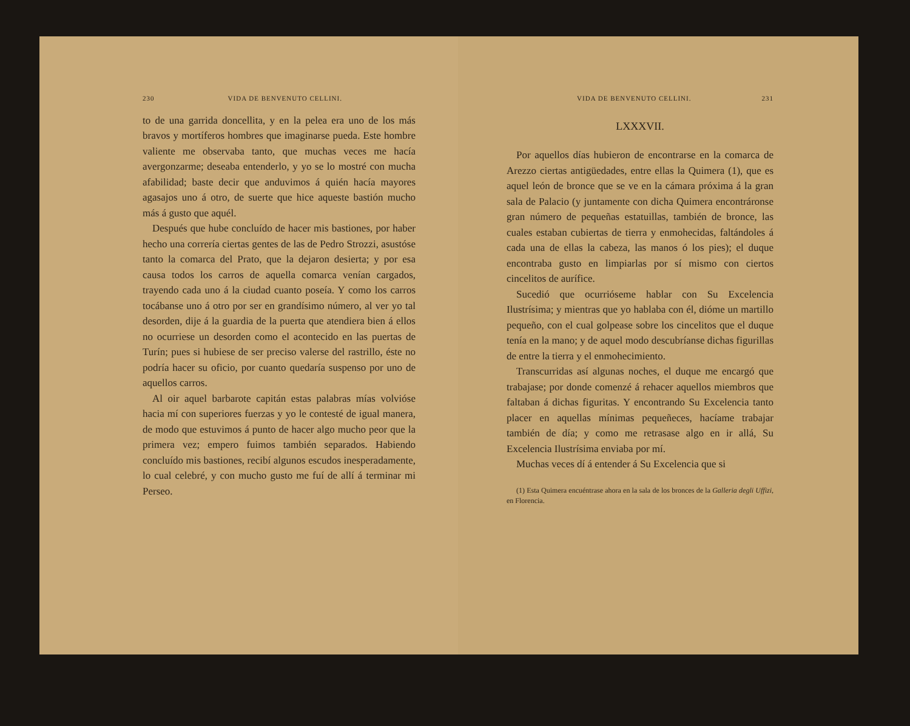230 VIDA DE BENVENUTO CELLINI.
to de una garrida doncellita, y en la pelea era uno de los más bravos y mortíferos hombres que imaginarse pueda. Este hombre valiente me observaba tanto, que muchas veces me hacía avergonzarme; deseaba entenderlo, y yo se lo mostré con mucha afabilidad; baste decir que anduvimos á quién hacía mayores agasajos uno á otro, de suerte que hice aqueste bastión mucho más á gusto que aquél.
Después que hube concluído de hacer mis bastiones, por haber hecho una correría ciertas gentes de las de Pedro Strozzi, asustóse tanto la comarca del Prato, que la dejaron desierta; y por esa causa todos los carros de aquella comarca venían cargados, trayendo cada uno á la ciudad cuanto poseía. Y como los carros tocábanse uno á otro por ser en grandísimo número, al ver yo tal desorden, dije á la guardia de la puerta que atendiera bien á ellos no ocurriese un desorden como el acontecido en las puertas de Turín; pues si hubiese de ser preciso valerse del rastrillo, éste no podría hacer su oficio, por cuanto quedaría suspenso por uno de aquellos carros.
Al oir aquel barbarote capitán estas palabras mías volvióse hacia mí con superiores fuerzas y yo le contesté de igual manera, de modo que estuvimos á punto de hacer algo mucho peor que la primera vez; empero fuimos también separados. Habiendo concluído mis bastiones, recibí algunos escudos inesperadamente, lo cual celebré, y con mucho gusto me fuí de allí á terminar mi Perseo.
VIDA DE BENVENUTO CELLINI. 231
LXXXVII.
Por aquellos días hubieron de encontrarse en la comarca de Arezzo ciertas antigüedades, entre ellas la Quimera (1), que es aquel león de bronce que se ve en la cámara próxima á la gran sala de Palacio (y juntamente con dicha Quimera encontráronse gran número de pequeñas estatuillas, también de bronce, las cuales estaban cubiertas de tierra y enmohecidas, faltándoles á cada una de ellas la cabeza, las manos ó los pies); el duque encontraba gusto en limpiarlas por sí mismo con ciertos cincelitos de aurífice.
Sucedió que ocurrióseme hablar con Su Excelencia Ilustrísima; y mientras que yo hablaba con él, dióme un martillo pequeño, con el cual golpease sobre los cincelitos que el duque tenía en la mano; y de aquel modo descubríanse dichas figurillas de entre la tierra y el enmohecimiento.
Transcurridas así algunas noches, el duque me encargó que trabajase; por donde comenzé á rehacer aquellos miembros que faltaban á dichas figuritas. Y encontrando Su Excelencia tanto placer en aquellas mínimas pequeñeces, hacíame trabajar también de día; y como me retrasase algo en ir allá, Su Excelencia Ilustrísima enviaba por mí.
Muchas veces dí á entender á Su Excelencia que si
(1) Esta Quimera encuéntrase ahora en la sala de los bronces de la Galleria degli Uffizi, en Florencia.